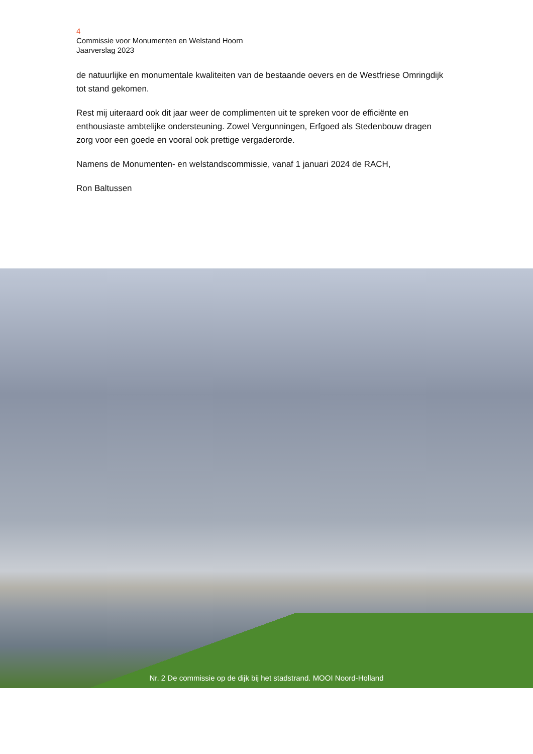4
Commissie voor Monumenten en Welstand Hoorn
Jaarverslag 2023
de natuurlijke en monumentale kwaliteiten van de bestaande oevers en de Westfriese Omringdijk tot stand gekomen.
Rest mij uiteraard ook dit jaar weer de complimenten uit te spreken voor de efficiënte en enthousiaste ambtelijke ondersteuning. Zowel Vergunningen, Erfgoed als Stedenbouw dragen zorg voor een goede en vooral ook prettige vergaderorde.
Namens de Monumenten- en welstandscommissie, vanaf 1 januari 2024 de RACH,
Ron Baltussen
Nr. 2 De commissie op de dijk bij het stadstrand. MOOI Noord-Holland